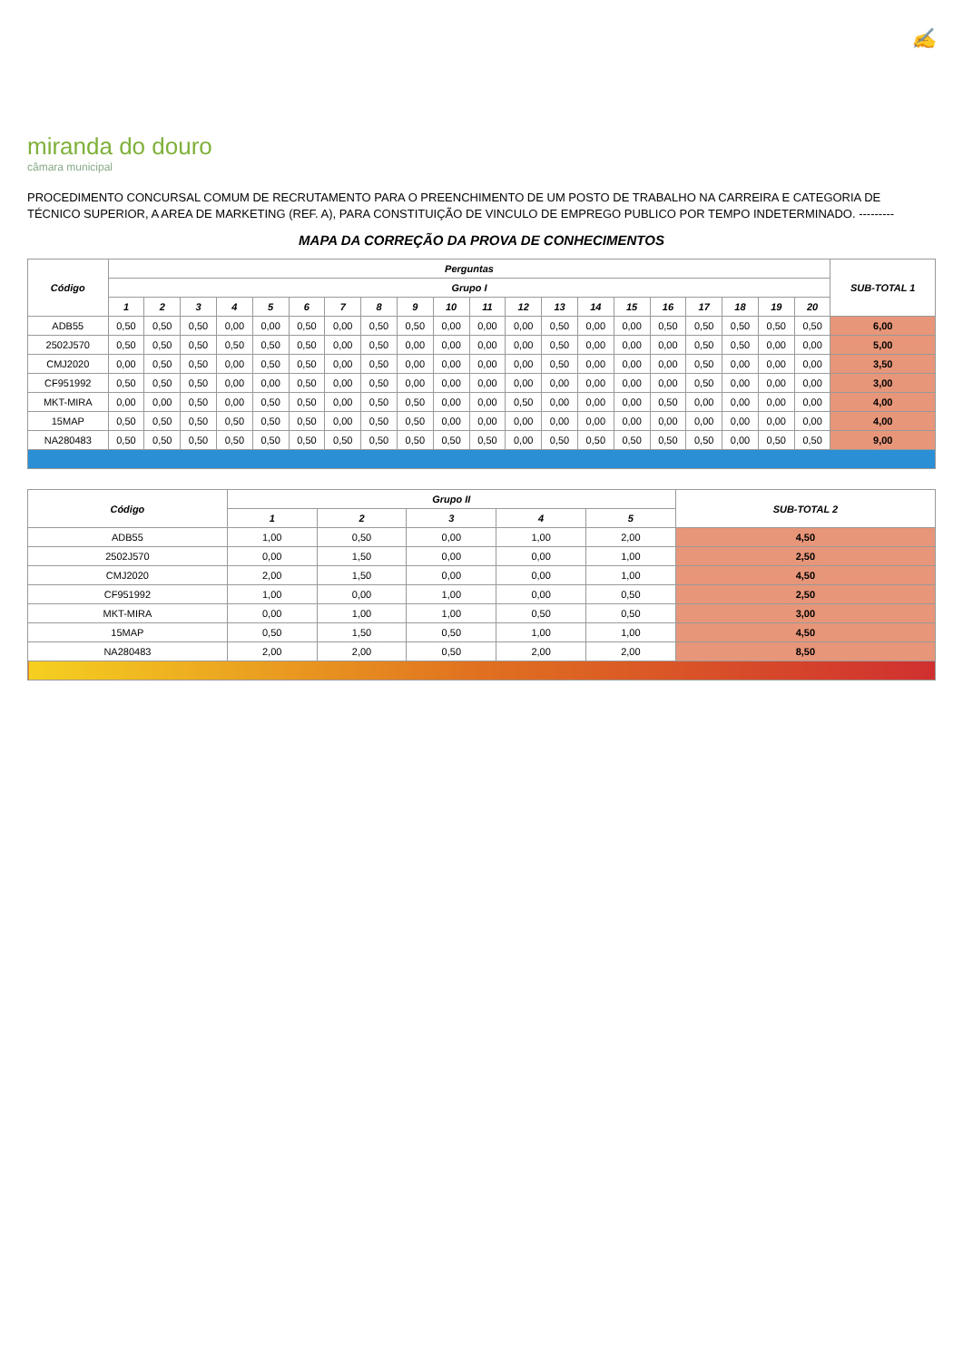✍
miranda do douro
câmara municipal
PROCEDIMENTO CONCURSAL COMUM DE RECRUTAMENTO PARA O PREENCHIMENTO DE UM POSTO DE TRABALHO NA CARREIRA E CATEGORIA DE TÉCNICO SUPERIOR, A AREA DE MARKETING (REF. A), PARA CONSTITUIÇÃO DE VINCULO DE EMPREGO PUBLICO POR TEMPO INDETERMINADO. ---------
MAPA DA CORREÇÃO DA PROVA DE CONHECIMENTOS
| Código | Perguntas | | | | | | | | | | | | | | | | | | | | SUB-TOTAL 1 |
| --- | --- | --- | --- | --- | --- | --- | --- | --- | --- | --- | --- | --- | --- | --- | --- | --- | --- | --- | --- | --- | --- |
| | Grupo I | | | | | | | | | | | | | | | | | | | | |
| | 1 | 2 | 3 | 4 | 5 | 6 | 7 | 8 | 9 | 10 | 11 | 12 | 13 | 14 | 15 | 16 | 17 | 18 | 19 | 20 | |
| ADB55 | 0,50 | 0,50 | 0,50 | 0,00 | 0,00 | 0,50 | 0,00 | 0,50 | 0,50 | 0,00 | 0,00 | 0,00 | 0,50 | 0,00 | 0,00 | 0,50 | 0,50 | 0,50 | 0,50 | 0,50 | 6,00 |
| 2502J570 | 0,50 | 0,50 | 0,50 | 0,50 | 0,50 | 0,50 | 0,00 | 0,50 | 0,00 | 0,00 | 0,00 | 0,00 | 0,50 | 0,00 | 0,00 | 0,00 | 0,50 | 0,50 | 0,00 | 0,00 | 5,00 |
| CMJ2020 | 0,00 | 0,50 | 0,50 | 0,00 | 0,50 | 0,50 | 0,00 | 0,50 | 0,00 | 0,00 | 0,00 | 0,00 | 0,50 | 0,00 | 0,00 | 0,00 | 0,50 | 0,00 | 0,00 | 0,00 | 3,50 |
| CF951992 | 0,50 | 0,50 | 0,50 | 0,00 | 0,00 | 0,50 | 0,00 | 0,50 | 0,00 | 0,00 | 0,00 | 0,00 | 0,00 | 0,00 | 0,00 | 0,00 | 0,50 | 0,00 | 0,00 | 0,00 | 3,00 |
| MKT-MIRA | 0,00 | 0,00 | 0,50 | 0,00 | 0,50 | 0,50 | 0,00 | 0,50 | 0,50 | 0,00 | 0,00 | 0,50 | 0,00 | 0,00 | 0,00 | 0,50 | 0,00 | 0,00 | 0,00 | 0,00 | 4,00 |
| 15MAP | 0,50 | 0,50 | 0,50 | 0,50 | 0,50 | 0,50 | 0,00 | 0,50 | 0,50 | 0,00 | 0,00 | 0,00 | 0,00 | 0,00 | 0,00 | 0,00 | 0,00 | 0,00 | 0,00 | 0,00 | 4,00 |
| NA280483 | 0,50 | 0,50 | 0,50 | 0,50 | 0,50 | 0,50 | 0,50 | 0,50 | 0,50 | 0,50 | 0,50 | 0,00 | 0,50 | 0,50 | 0,50 | 0,50 | 0,50 | 0,00 | 0,50 | 0,50 | 9,00 |
| Código | Grupo II | | | | | SUB-TOTAL 2 |
| --- | --- | --- | --- | --- | --- | --- |
| | 1 | 2 | 3 | 4 | 5 | |
| ADB55 | 1,00 | 0,50 | 0,00 | 1,00 | 2,00 | 4,50 |
| 2502J570 | 0,00 | 1,50 | 0,00 | 0,00 | 1,00 | 2,50 |
| CMJ2020 | 2,00 | 1,50 | 0,00 | 0,00 | 1,00 | 4,50 |
| CF951992 | 1,00 | 0,00 | 1,00 | 0,00 | 0,50 | 2,50 |
| MKT-MIRA | 0,00 | 1,00 | 1,00 | 0,50 | 0,50 | 3,00 |
| 15MAP | 0,50 | 1,50 | 0,50 | 1,00 | 1,00 | 4,50 |
| NA280483 | 2,00 | 2,00 | 0,50 | 2,00 | 2,00 | 8,50 |